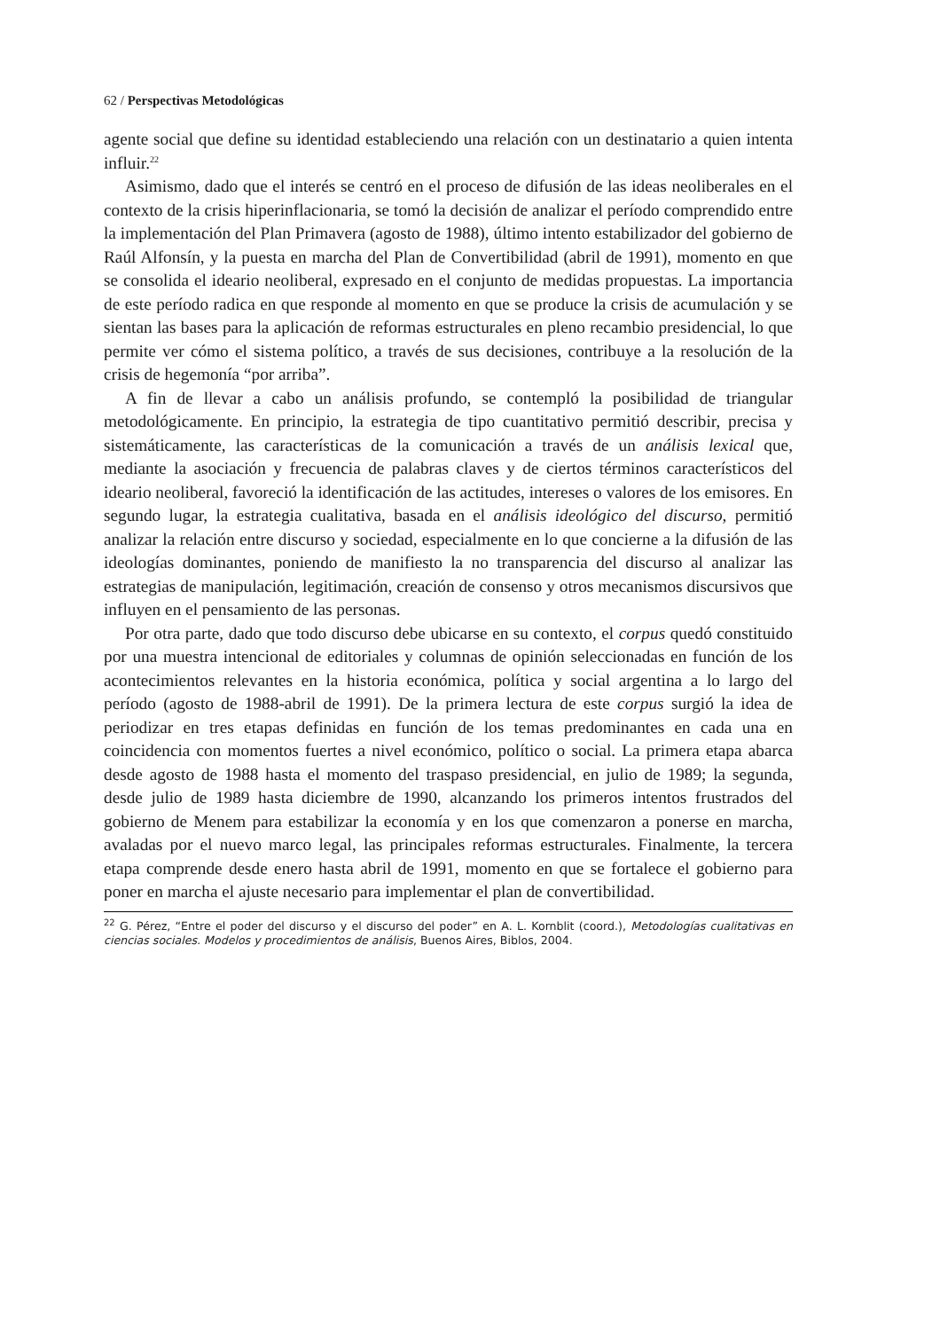62 / Perspectivas Metodológicas
agente social que define su identidad estableciendo una relación con un destinatario a quien intenta influir.<sup>22</sup>
Asimismo, dado que el interés se centró en el proceso de difusión de las ideas neoliberales en el contexto de la crisis hiperinflacionaria, se tomó la decisión de analizar el período comprendido entre la implementación del Plan Primavera (agosto de 1988), último intento estabilizador del gobierno de Raúl Alfonsín, y la puesta en marcha del Plan de Convertibilidad (abril de 1991), momento en que se consolida el ideario neoliberal, expresado en el conjunto de medidas propuestas. La importancia de este período radica en que responde al momento en que se produce la crisis de acumulación y se sientan las bases para la aplicación de reformas estructurales en pleno recambio presidencial, lo que permite ver cómo el sistema político, a través de sus decisiones, contribuye a la resolución de la crisis de hegemonía “por arriba”.
A fin de llevar a cabo un análisis profundo, se contempló la posibilidad de triangular metodológicamente. En principio, la estrategia de tipo cuantitativo permitió describir, precisa y sistemáticamente, las características de la comunicación a través de un análisis lexical que, mediante la asociación y frecuencia de palabras claves y de ciertos términos característicos del ideario neoliberal, favoreció la identificación de las actitudes, intereses o valores de los emisores. En segundo lugar, la estrategia cualitativa, basada en el análisis ideológico del discurso, permitió analizar la relación entre discurso y sociedad, especialmente en lo que concierne a la difusión de las ideologías dominantes, poniendo de manifiesto la no transparencia del discurso al analizar las estrategias de manipulación, legitimación, creación de consenso y otros mecanismos discursivos que influyen en el pensamiento de las personas.
Por otra parte, dado que todo discurso debe ubicarse en su contexto, el corpus quedó constituido por una muestra intencional de editoriales y columnas de opinión seleccionadas en función de los acontecimientos relevantes en la historia económica, política y social argentina a lo largo del período (agosto de 1988-abril de 1991). De la primera lectura de este corpus surgió la idea de periodizar en tres etapas definidas en función de los temas predominantes en cada una en coincidencia con momentos fuertes a nivel económico, político o social. La primera etapa abarca desde agosto de 1988 hasta el momento del traspaso presidencial, en julio de 1989; la segunda, desde julio de 1989 hasta diciembre de 1990, alcanzando los primeros intentos frustrados del gobierno de Menem para estabilizar la economía y en los que comenzaron a ponerse en marcha, avaladas por el nuevo marco legal, las principales reformas estructurales. Finalmente, la tercera etapa comprende desde enero hasta abril de 1991, momento en que se fortalece el gobierno para poner en marcha el ajuste necesario para implementar el plan de convertibilidad.
<sup>22</sup> G. Pérez, “Entre el poder del discurso y el discurso del poder” en A. L. Kornblit (coord.), Metodologías cualitativas en ciencias sociales. Modelos y procedimientos de análisis, Buenos Aires, Biblos, 2004.